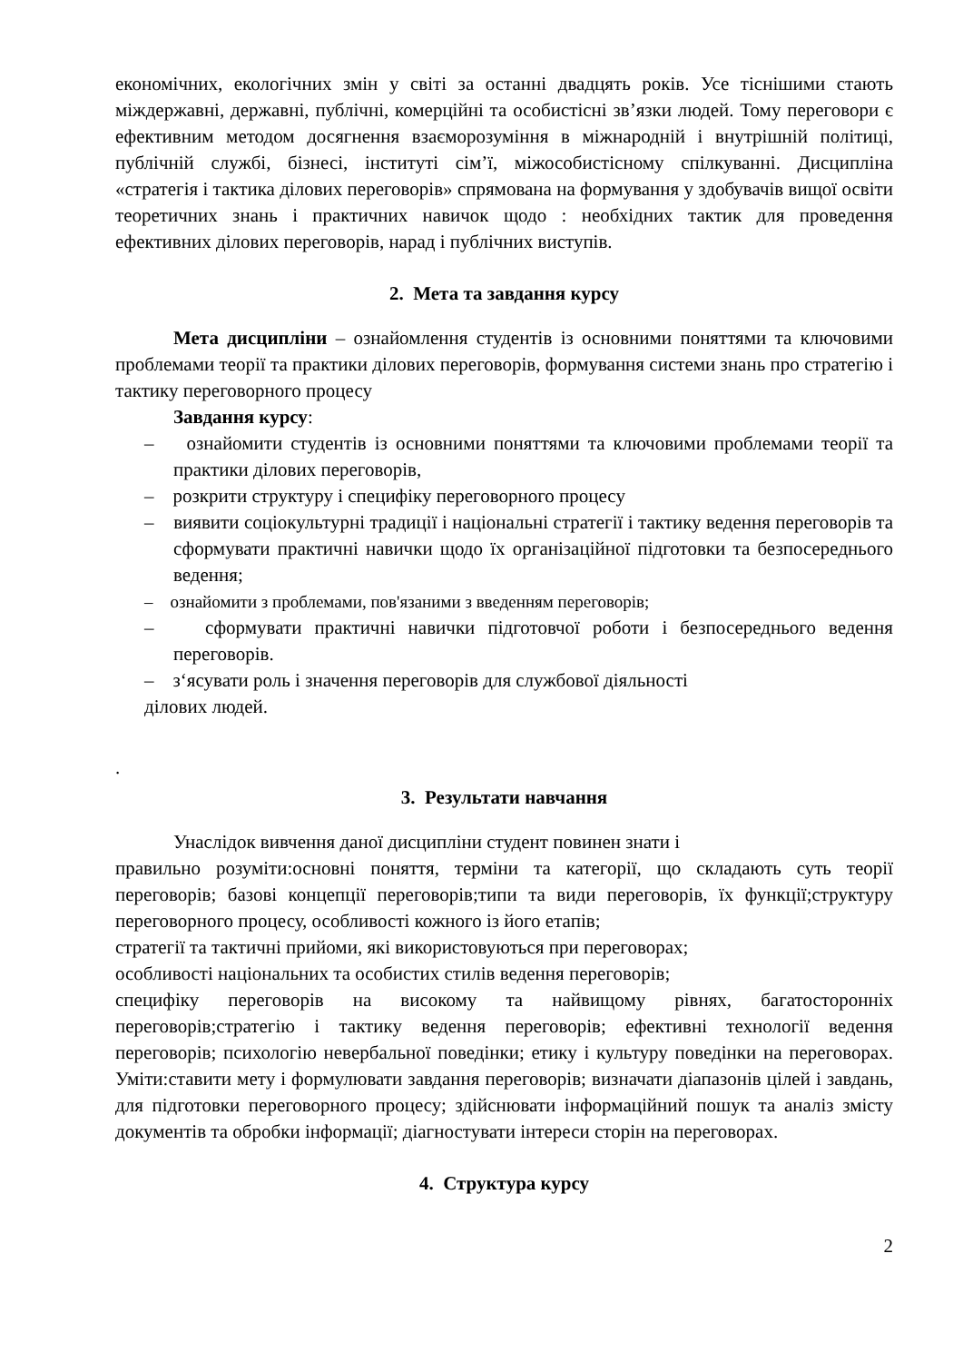економічних, екологічних змін у світі за останні двадцять років. Усе тіснішими стають міждержавні, державні, публічні, комерційні та особистісні зв’язки людей. Тому переговори є ефективним методом досягнення взаєморозуміння в міжнародній і внутрішній політиці, публічній службі, бізнесі, інституті сім’ї, міжособистісному спілкуванні. Дисципліна «стратегія і тактика ділових переговорів» спрямована на формування у здобувачів вищої освіти теоретичних знань і практичних навичок щодо : необхідних тактик для проведення ефективних ділових переговорів, нарад і публічних виступів.
2. Мета та завдання курсу
Мета дисципліни – ознайомлення студентів із основними поняттями та ключовими проблемами теорії та практики ділових переговорів, формування системи знань про стратегію і тактику переговорного процесу
Завдання курсу:
– ознайомити студентів із основними поняттями та ключовими проблемами теорії та практики ділових переговорів,
– розкрити структуру і специфіку переговорного процесу
– виявити соціокультурні традиції і національні стратегії і тактику ведення переговорів та сформувати практичні навички щодо їх організаційної підготовки та безпосереднього ведення;
– ознайомити з проблемами, пов'язаними з введенням переговорів;
– сформувати практичні навички підготовчої роботи і безпосереднього ведення переговорів.
– з‘ясувати роль і значення переговорів для службової діяльності
ділових людей.
.
3. Результати навчання
Унаслідок вивчення даної дисципліни студент повинен знати і
правильно розуміти:основні поняття, терміни та категорії, що складають суть теорії переговорів; базові концепції переговорів;типи та види переговорів, їх функції;структуру переговорного процесу, особливості кожного із його етапів;
стратегії та тактичні прийоми, які використовуються при переговорах;
особливості національних та особистих стилів ведення переговорів;
специфіку переговорів на високому та найвищому рівнях, багатосторонніх переговорів;стратегію і тактику ведення переговорів; ефективні технології ведення переговорів; психологію невербальної поведінки; етику і культуру поведінки на переговорах. Уміти:ставити мету і формулювати завдання переговорів; визначати діапазонів цілей і завдань, для підготовки переговорного процесу; здійснювати інформаційний пошук та аналіз змісту документів та обробки інформації; діагностувати інтереси сторін на переговорах.
4. Структура курсу
2